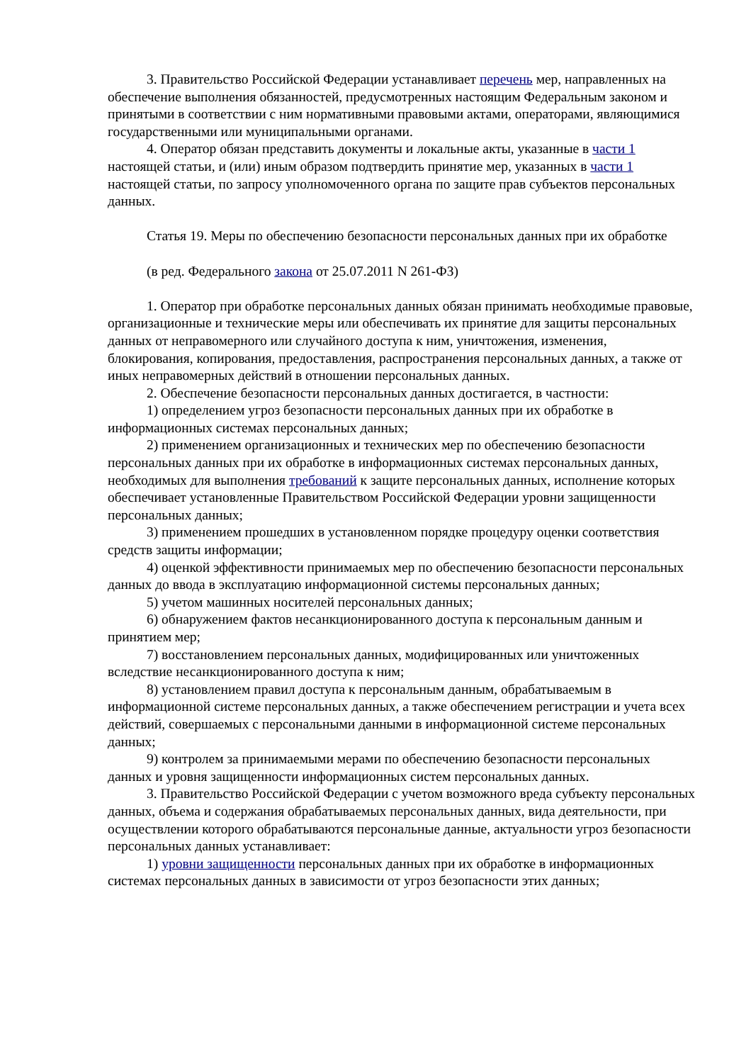3. Правительство Российской Федерации устанавливает перечень мер, направленных на обеспечение выполнения обязанностей, предусмотренных настоящим Федеральным законом и принятыми в соответствии с ним нормативными правовыми актами, операторами, являющимися государственными или муниципальными органами.
4. Оператор обязан представить документы и локальные акты, указанные в части 1 настоящей статьи, и (или) иным образом подтвердить принятие мер, указанных в части 1 настоящей статьи, по запросу уполномоченного органа по защите прав субъектов персональных данных.
Статья 19. Меры по обеспечению безопасности персональных данных при их обработке
(в ред. Федерального закона от 25.07.2011 N 261-ФЗ)
1. Оператор при обработке персональных данных обязан принимать необходимые правовые, организационные и технические меры или обеспечивать их принятие для защиты персональных данных от неправомерного или случайного доступа к ним, уничтожения, изменения, блокирования, копирования, предоставления, распространения персональных данных, а также от иных неправомерных действий в отношении персональных данных.
2. Обеспечение безопасности персональных данных достигается, в частности:
1) определением угроз безопасности персональных данных при их обработке в информационных системах персональных данных;
2) применением организационных и технических мер по обеспечению безопасности персональных данных при их обработке в информационных системах персональных данных, необходимых для выполнения требований к защите персональных данных, исполнение которых обеспечивает установленные Правительством Российской Федерации уровни защищенности персональных данных;
3) применением прошедших в установленном порядке процедуру оценки соответствия средств защиты информации;
4) оценкой эффективности принимаемых мер по обеспечению безопасности персональных данных до ввода в эксплуатацию информационной системы персональных данных;
5) учетом машинных носителей персональных данных;
6) обнаружением фактов несанкционированного доступа к персональным данным и принятием мер;
7) восстановлением персональных данных, модифицированных или уничтоженных вследствие несанкционированного доступа к ним;
8) установлением правил доступа к персональным данным, обрабатываемым в информационной системе персональных данных, а также обеспечением регистрации и учета всех действий, совершаемых с персональными данными в информационной системе персональных данных;
9) контролем за принимаемыми мерами по обеспечению безопасности персональных данных и уровня защищенности информационных систем персональных данных.
3. Правительство Российской Федерации с учетом возможного вреда субъекту персональных данных, объема и содержания обрабатываемых персональных данных, вида деятельности, при осуществлении которого обрабатываются персональные данные, актуальности угроз безопасности персональных данных устанавливает:
1) уровни защищенности персональных данных при их обработке в информационных системах персональных данных в зависимости от угроз безопасности этих данных;